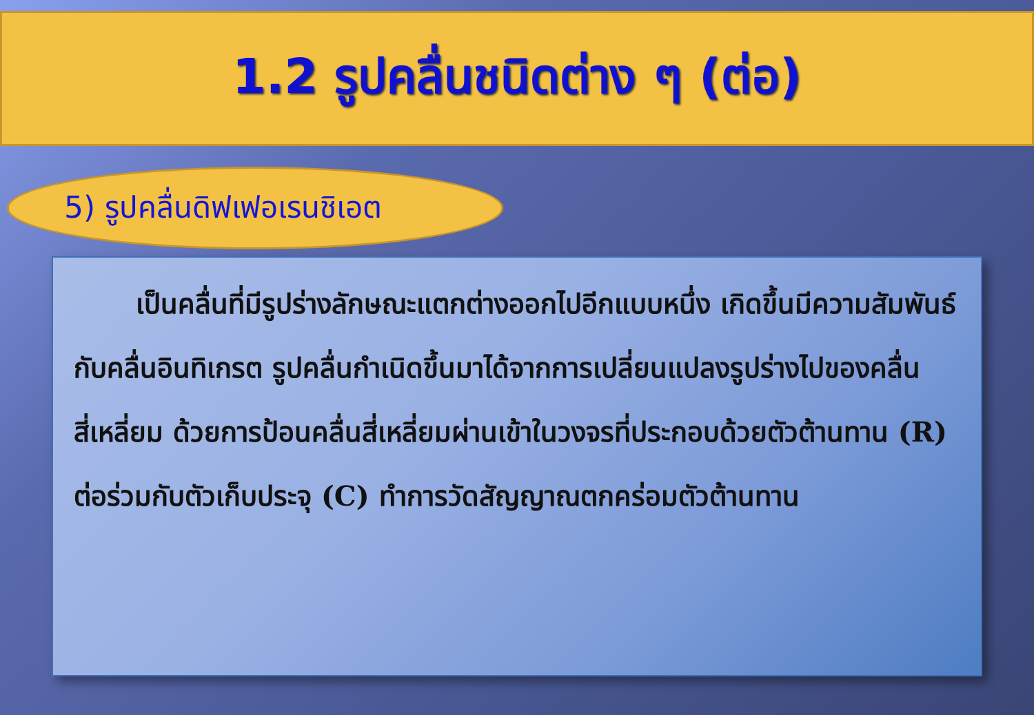1.2 รูปคลื่นชนิดต่าง ๆ (ต่อ)
5) รูปคลื่นดิฟเฟอเรนชิเอต
เป็นคลื่นที่มีรูปร่างลักษณะแตกต่างออกไปอีกแบบหนึ่ง เกิดขึ้นมีความสัมพันธ์กับคลื่นอินทิเกรต รูปคลื่นกำเนิดขึ้นมาได้จากการเปลี่ยนแปลงรูปร่างไปของคลื่นสี่เหลี่ยม ด้วยการป้อนคลื่นสี่เหลี่ยมผ่านเข้าในวงจรที่ประกอบด้วยตัวต้านทาน (R) ต่อร่วมกับตัวเก็บประจุ (C) ทำการวัดสัญญาณตกคร่อมตัวต้านทาน